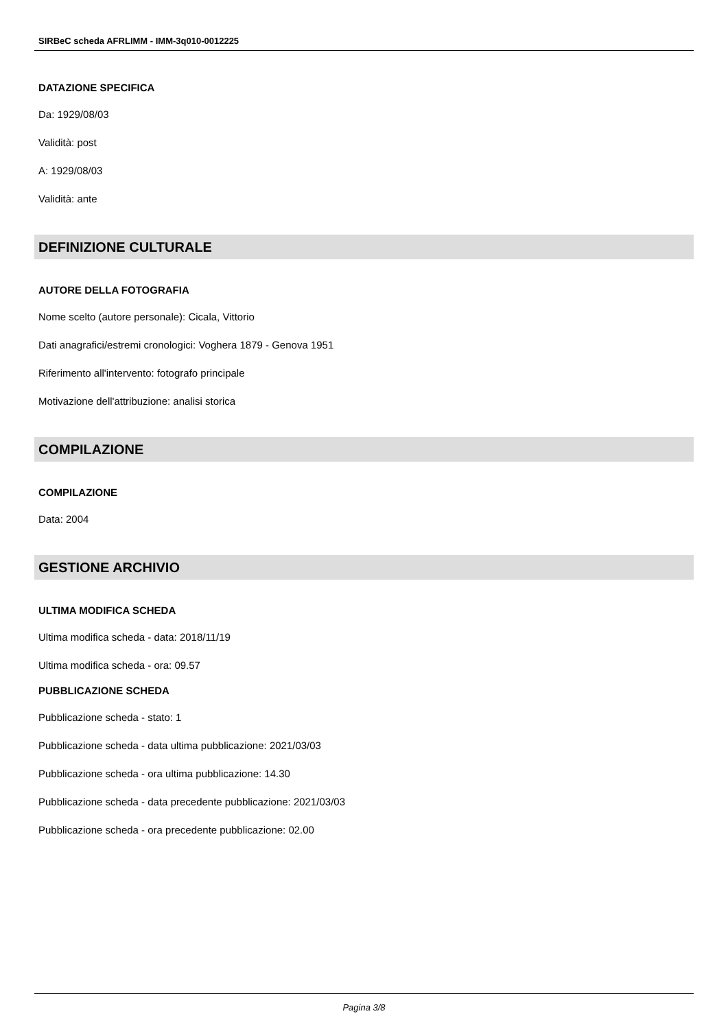SIRBeC scheda AFRLIMM - IMM-3q010-0012225
DATAZIONE SPECIFICA
Da: 1929/08/03
Validità: post
A: 1929/08/03
Validità: ante
DEFINIZIONE CULTURALE
AUTORE DELLA FOTOGRAFIA
Nome scelto (autore personale): Cicala, Vittorio
Dati anagrafici/estremi cronologici: Voghera 1879 - Genova 1951
Riferimento all'intervento: fotografo principale
Motivazione dell'attribuzione: analisi storica
COMPILAZIONE
COMPILAZIONE
Data: 2004
GESTIONE ARCHIVIO
ULTIMA MODIFICA SCHEDA
Ultima modifica scheda - data: 2018/11/19
Ultima modifica scheda - ora: 09.57
PUBBLICAZIONE SCHEDA
Pubblicazione scheda - stato: 1
Pubblicazione scheda - data ultima pubblicazione: 2021/03/03
Pubblicazione scheda - ora ultima pubblicazione: 14.30
Pubblicazione scheda - data precedente pubblicazione: 2021/03/03
Pubblicazione scheda - ora precedente pubblicazione: 02.00
Pagina 3/8